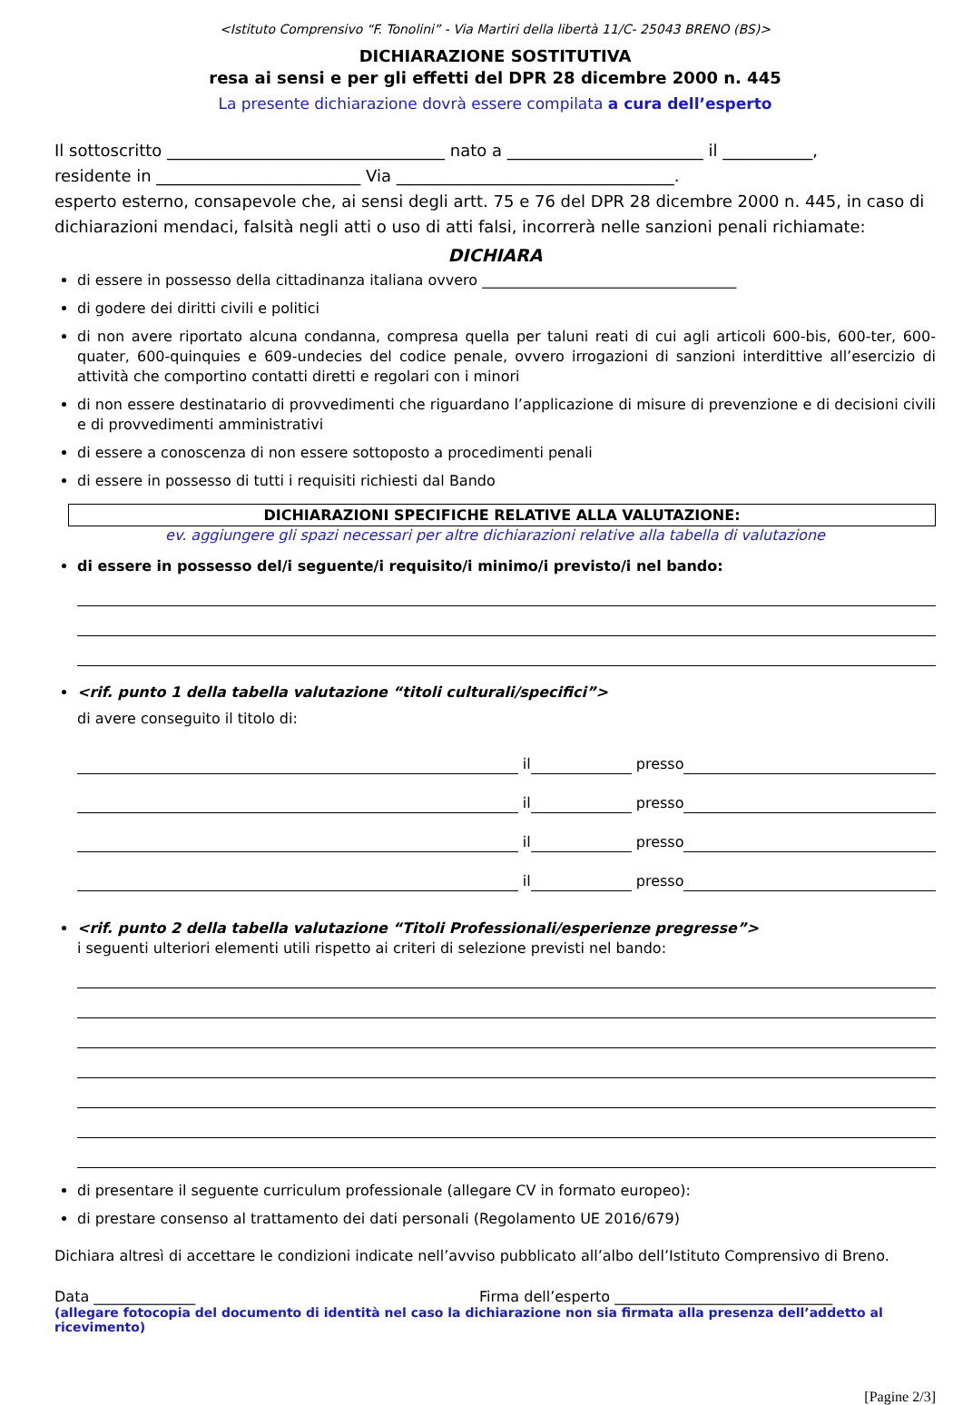<Istituto Comprensivo “F. Tonolini” - Via Martiri della libertà 11/C- 25043 BRENO (BS)>
DICHIARAZIONE SOSTITUTIVA
resa ai sensi e per gli effetti del DPR 28 dicembre 2000 n. 445
La presente dichiarazione dovrà essere compilata a cura dell’esperto
Il sottoscritto __________________________________ nato a ________________________ il ___________,
residente in _________________________ Via __________________________________.
esperto esterno, consapevole che, ai sensi degli artt. 75 e 76 del DPR 28 dicembre 2000 n. 445, in caso di dichiarazioni mendaci, falsità negli atti o uso di atti falsi, incorrerà nelle sanzioni penali richiamate:
DICHIARA
di essere in possesso della cittadinanza italiana ovvero ___________________________________
di godere dei diritti civili e politici
di non avere riportato alcuna condanna, compresa quella per taluni reati di cui agli articoli 600-bis, 600-ter, 600-quater, 600-quinquies e 609-undecies del codice penale, ovvero irrogazioni di sanzioni interdittive all’esercizio di attività che comportino contatti diretti e regolari con i minori
di non essere destinatario di provvedimenti che riguardano l’applicazione di misure di prevenzione e di decisioni civili e di provvedimenti amministrativi
di essere a conoscenza di non essere sottoposto a procedimenti penali
di essere in possesso di tutti i requisiti richiesti dal Bando
DICHIARAZIONI SPECIFICHE RELATIVE ALLA VALUTAZIONE:
ev. aggiungere gli spazi necessari per altre dichiarazioni relative alla tabella di valutazione
di essere in possesso del/i seguente/i requisito/i minimo/i previsto/i nel bando:
<rif. punto 1 della tabella valutazione “titoli culturali/specifici”>
di avere conseguito il titolo di:
il presso
il presso
il presso
il presso
<rif. punto 2 della tabella valutazione “Titoli Professionali/esperienze pregresse”>
i seguenti ulteriori elementi utili rispetto ai criteri di selezione previsti nel bando:
di presentare il seguente curriculum professionale (allegare CV in formato europeo):
di prestare consenso al trattamento dei dati personali (Regolamento UE 2016/679)
Dichiara altresì di accettare le condizioni indicate nell’avviso pubblicato all’albo dell’Istituto Comprensivo di Breno.
Data ______________ Firma dell’esperto ______________________________
(allegare fotocopia del documento di identità nel caso la dichiarazione non sia firmata alla presenza dell’addetto al ricevimento)
[Pagine 2/3]